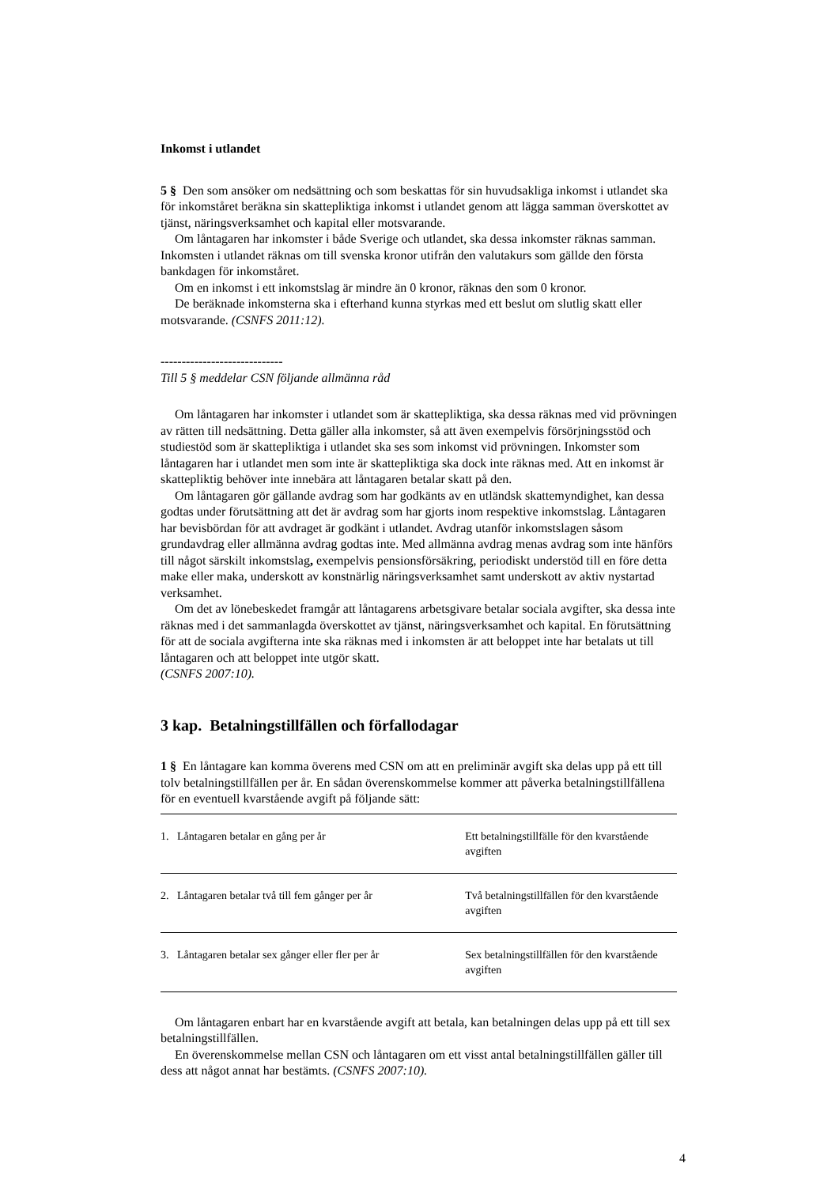Inkomst i utlandet
5 § Den som ansöker om nedsättning och som beskattas för sin huvudsakliga inkomst i utlandet ska för inkomståret beräkna sin skattepliktiga inkomst i utlandet genom att lägga samman överskottet av tjänst, näringsverksamhet och kapital eller motsvarande.
Om låntagaren har inkomster i både Sverige och utlandet, ska dessa inkomster räknas samman. Inkomsten i utlandet räknas om till svenska kronor utifrån den valutakurs som gällde den första bankdagen för inkomståret.
Om en inkomst i ett inkomstslag är mindre än 0 kronor, räknas den som 0 kronor.
De beräknade inkomsterna ska i efterhand kunna styrkas med ett beslut om slutlig skatt eller motsvarande. (CSNFS 2011:12).
-----------------------------
Till 5 § meddelar CSN följande allmänna råd
Om låntagaren har inkomster i utlandet som är skattepliktiga, ska dessa räknas med vid prövningen av rätten till nedsättning. Detta gäller alla inkomster, så att även exempelvis försörjningsstöd och studiestöd som är skattepliktiga i utlandet ska ses som inkomst vid prövningen. Inkomster som låntagaren har i utlandet men som inte är skattepliktiga ska dock inte räknas med. Att en inkomst är skattepliktig behöver inte innebära att låntagaren betalar skatt på den.
Om låntagaren gör gällande avdrag som har godkänts av en utländsk skattemyndighet, kan dessa godtas under förutsättning att det är avdrag som har gjorts inom respektive inkomstslag. Låntagaren har bevisbördan för att avdraget är godkänt i utlandet. Avdrag utanför inkomstslagen såsom grundavdrag eller allmänna avdrag godtas inte. Med allmänna avdrag menas avdrag som inte hänförs till något särskilt inkomstslag, exempelvis pensionsförsäkring, periodiskt understöd till en före detta make eller maka, underskott av konstnärlig näringsverksamhet samt underskott av aktiv nystartad verksamhet.
Om det av lönebeskedet framgår att låntagarens arbetsgivare betalar sociala avgifter, ska dessa inte räknas med i det sammanlagda överskottet av tjänst, näringsverksamhet och kapital. En förutsättning för att de sociala avgifterna inte ska räknas med i inkomsten är att beloppet inte har betalats ut till låntagaren och att beloppet inte utgör skatt.
(CSNFS 2007:10).
3 kap. Betalningstillfällen och förfallodagar
1 § En låntagare kan komma överens med CSN om att en preliminär avgift ska delas upp på ett till tolv betalningstillfällen per år. En sådan överenskommelse kommer att påverka betalningstillfällena för en eventuell kvarstående avgift på följande sätt:
| 1. Låntagaren betalar en gång per år | Ett betalningstillfälle för den kvarstående avgiften |
| 2. Låntagaren betalar två till fem gånger per år | Två betalningstillfällen för den kvarstående avgiften |
| 3. Låntagaren betalar sex gånger eller fler per år | Sex betalningstillfällen för den kvarstående avgiften |
Om låntagaren enbart har en kvarstående avgift att betala, kan betalningen delas upp på ett till sex betalningstillfällen.
En överenskommelse mellan CSN och låntagaren om ett visst antal betalningstillfällen gäller till dess att något annat har bestämts. (CSNFS 2007:10).
4